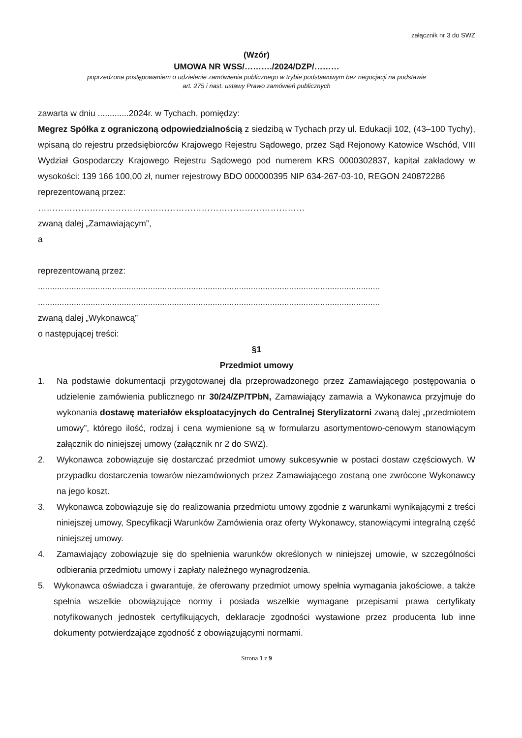załącznik nr 3 do SWZ
(Wzór)
UMOWA NR WSS/………./2024/DZP/………
poprzedzona postępowaniem o udzielenie zamówienia publicznego w trybie podstawowym bez negocjacji na podstawie
art. 275 i nast. ustawy Prawo zamówień publicznych
zawarta w dniu .............2024r. w Tychach, pomiędzy:
Megrez Spółka z ograniczoną odpowiedzialnością z siedzibą w Tychach przy ul. Edukacji 102, (43–100 Tychy), wpisaną do rejestru przedsiębiorców Krajowego Rejestru Sądowego, przez Sąd Rejonowy Katowice Wschód, VIII Wydział Gospodarczy Krajowego Rejestru Sądowego pod numerem KRS 0000302837, kapitał zakładowy w wysokości: 139 166 100,00 zł, numer rejestrowy BDO 000000395 NIP 634-267-03-10, REGON 240872286
reprezentowaną przez:
…………………………………………………………………………………
zwaną dalej „Zamawiającym”,
a
reprezentowaną przez:
...............................................................................................................................................
...............................................................................................................................................
zwaną dalej „Wykonawcą”
o następującej treści:
§1
Przedmiot umowy
1. Na podstawie dokumentacji przygotowanej dla przeprowadzonego przez Zamawiającego postępowania o udzielenie zamówienia publicznego nr 30/24/ZP/TPbN, Zamawiający zamawia a Wykonawca przyjmuje do wykonania dostawę materiałów eksploatacyjnych do Centralnej Sterylizatorni zwaną dalej „przedmiotem umowy”, którego ilość, rodzaj i cena wymienione są w formularzu asortymentowo-cenowym stanowiącym załącznik do niniejszej umowy (załącznik nr 2 do SWZ).
2. Wykonawca zobowiązuje się dostarczać przedmiot umowy sukcesywnie w postaci dostaw częściowych. W przypadku dostarczenia towarów niezamówionych przez Zamawiającego zostaną one zwrócone Wykonawcy na jego koszt.
3. Wykonawca zobowiązuje się do realizowania przedmiotu umowy zgodnie z warunkami wynikającymi z treści niniejszej umowy, Specyfikacji Warunków Zamówienia oraz oferty Wykonawcy, stanowiącymi integralną część niniejszej umowy.
4. Zamawiający zobowiązuje się do spełnienia warunków określonych w niniejszej umowie, w szczególności odbierania przedmiotu umowy i zapłaty należnego wynagrodzenia.
5. Wykonawca oświadcza i gwarantuje, że oferowany przedmiot umowy spełnia wymagania jakościowe, a także spełnia wszelkie obowiązujące normy i posiada wszelkie wymagane przepisami prawa certyfikaty notyfikowanych jednostek certyfikujących, deklaracje zgodności wystawione przez producenta lub inne dokumenty potwierdzające zgodność z obowiązującymi normami.
Strona 1 z 9